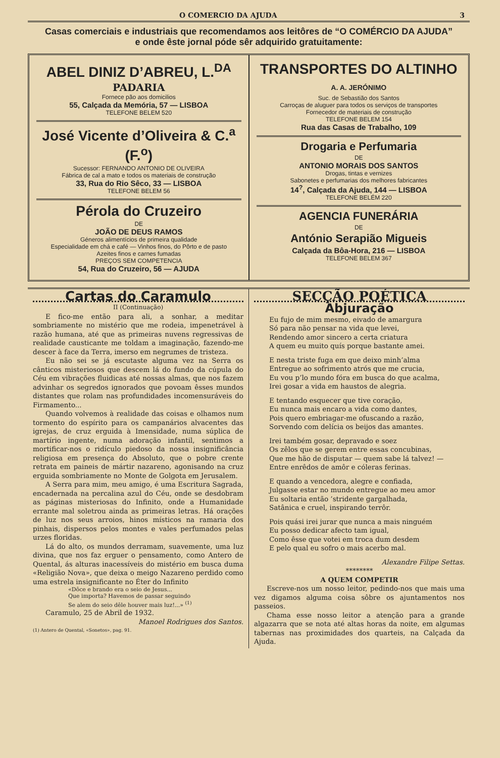O COMERCIO DA AJUDA 3
Casas comerciais e industriais que recomendamos aos leitôres de “O COMÉRCIO DA AJUDA”
e onde êste jornal póde sêr adquirido gratuitamente:
ABEL DINIZ D’ABREU, L.<sup>DA</sup>
PADARIA
Fornece pão aos domicilios
55, Calçada da Memória, 57 — LISBOA
TELEFONE BELEM 520
José Vicente d’Oliveira & C.<sup>a</sup> (F.<sup>o</sup>)
Sucessor: FERNANDO ANTONIO DE OLIVEIRA
Fábrica de cal a mato e todos os materiais de construção
33, Rua do Rio Sêco, 33 — LISBOA
TELEFONE BELEM 56
Pérola do Cruzeiro
DE
JOÃO DE DEUS RAMOS
Géneros alimentícios de primeira qualidade
Especialidade em chá e café — Vinhos finos, do Pôrto e de pasto
Azeites finos e carnes fumadas
PREÇOS SEM COMPETENCIA
54, Rua do Cruzeiro, 56 — AJUDA
TRANSPORTES DO ALTINHO A. A. JERÓNIMO
Suc. de Sebastião dos Santos
Carroças de aluguer para todos os serviços de transportes
Fornecedor de materiais de construção
TELEFONE BELEM 154
Rua das Casas de Trabalho, 109
Drogaria e Perfumaria
DE
ANTONIO MORAIS DOS SANTOS
Drogas, tintas e vernizes
Sabonetes e perfumarias dos melhores fabricantes
14<sup>?</sup>, Calçada da Ajuda, 144 — LISBOA
TELEFONE BELÉM 220
AGENCIA FUNERÁRIA
DE
António Serapião Migueis
Calçada da Bôa-Hora, 216 — LISBOA
TELEFONE BELEM 367
Cartas do Caramulo
II (Continuação)
E fico-me então para ali, a sonhar, a meditar sombriamente no mistério que me rodeia, impenetrável à razão humana, até que as primeiras nuvens regressivas de realidade causticante me toldam a imaginação, fazendo-me descer à face da Terra, imerso em negrumes de tristeza.
Eu não sei se já escutaste alguma vez na Serra os cânticos misteriosos que descem lá do fundo da cúpula do Céu em vibrações fluidicas até nossas almas, que nos fazem advinhar os segredos ignorados que povoam êsses mundos distantes que rolam nas profundidades incomensuráveis do Firmamento...
Quando volvemos à realidade das coisas e olhamos num tormento do espírito para os campanários alvacentes das igrejas, de cruz erguida à Imensidade, numa súplica de martírio ingente, numa adoração infantil, sentimos a mortificar-nos o ridículo piedoso da nossa insignificância religiosa em presença do Absoluto, que o pobre crente retrata em paineis de mártir nazareno, agonisando na cruz erguida sombriamente no Monte de Golgota em Jerusalem.
A Serra para mim, meu amigo, é uma Escritura Sagrada, encadernada na percalina azul do Céu, onde se desdobram as páginas misteriosas do Infinito, onde a Humanidade errante mal soletrou ainda as primeiras letras. Há orações de luz nos seus arroios, hinos místicos na ramaria dos pinhais, dispersos pelos montes e vales perfumados pelas urzes floridas.
Lá do alto, os mundos derramam, suavemente, uma luz divina, que nos faz erguer o pensamento, como Antero de Quental, ás alturas inacessíveis do mistério em busca duma «Religião Nova», que deixa o meigo Nazareno perdido como uma estrela insignificante no Éter do Infinito
«Dôce e brando era o seio de Jesus...
Que importa? Havemos de passar seguindo
Se alem do seio dêle houver mais luz!...» <sup>(1)</sup>
Caramulo, 25 de Abril de 1932.
Manoel Rodrigues dos Santos.
(1) Antero de Quental, «Sonetos», pag. 91.
SECÇÃO POÉTICA
Abjuração
Eu fujo de mim mesmo, eivado de amargura
Só para não pensar na vida que levei,
Rendendo amor sincero a certa criatura
A quem eu muito quís porque bastante amei.
E nesta triste fuga em que deixo minh’alma
Entregue ao sofrimento atrós que me crucia,
Eu vou p’lo mundo fóra em busca do que acalma,
Irei gosar a vida em haustos de alegria.
E tentando esquecer que tive coração,
Eu nunca mais encaro a vida como dantes,
Pois quero embriagar-me ofuscando a razão,
Sorvendo com delícia os beijos das amantes.
Irei também gosar, depravado e soez
Os zêlos que se gerem entre essas concubinas,
Que me hão de disputar — quem sabe lá talvez! —
Entre enrêdos de amôr e cóleras ferinas.
E quando a vencedora, alegre e confiada,
Julgasse estar no mundo entregue ao meu amor
Eu soltaria então ’stridente gargalhada,
Satânica e cruel, inspirando terrôr.
Pois quási irei jurar que nunca a mais ninguém
Eu posso dedicar afecto tam igual,
Como êsse que votei em troca dum desdem
E pelo qual eu sofro o mais acerbo mal.
Alexandre Filipe Settas.
********
A QUEM COMPETIR
Escreve-nos um nosso leitor, pedindo-nos que mais uma vez digamos alguma coisa sôbre os ajuntamentos nos passeios.
Chama esse nosso leitor a atenção para a grande algazarra que se nota até altas horas da noite, em algumas tabernas nas proximidades dos quarteis, na Calçada da Ajuda.